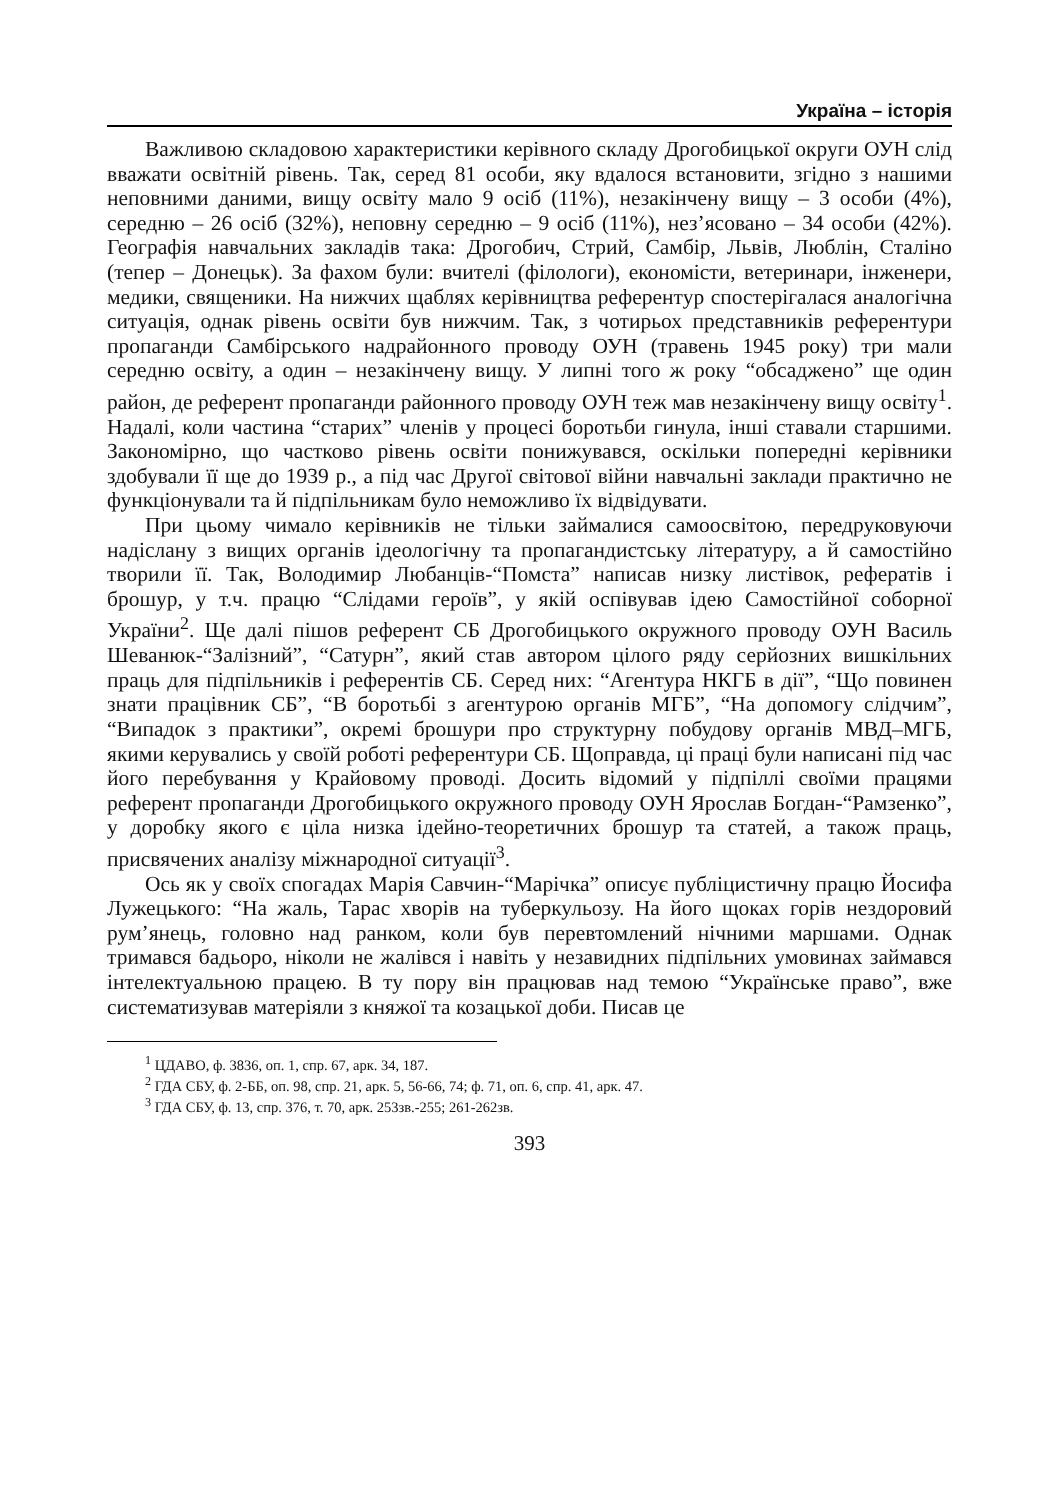Україна – історія
Важливою складовою характеристики керівного складу Дрогобицької округи ОУН слід вважати освітній рівень. Так, серед 81 особи, яку вдалося встановити, згідно з нашими неповними даними, вищу освіту мало 9 осіб (11%), незакінчену вищу – 3 особи (4%), середню – 26 осіб (32%), неповну середню – 9 осіб (11%), нез’ясовано – 34 особи (42%). Географія навчальних закладів така: Дрогобич, Стрий, Самбір, Львів, Люблін, Сталіно (тепер – Донецьк). За фахом були: вчителі (філологи), економісти, ветеринари, інженери, медики, священики. На нижчих щаблях керівництва референтур спостерігалася аналогічна ситуація, однак рівень освіти був нижчим. Так, з чотирьох представників референтури пропаганди Самбірського надрайонного проводу ОУН (травень 1945 року) три мали середню освіту, а один – незакінчену вищу. У липні того ж року “обсаджено” ще один район, де референт пропаганди районного проводу ОУН теж мав незакінчену вищу освіту<sup>1</sup>. Надалі, коли частина “старих” членів у процесі боротьби гинула, інші ставали старшими. Закономірно, що частково рівень освіти понижувався, оскільки попередні керівники здобували її ще до 1939 р., а під час Другої світової війни навчальні заклади практично не функціонували та й підпільникам було неможливо їх відвідувати.
При цьому чимало керівників не тільки займалися самоосвітою, передруковуючи надіслану з вищих органів ідеологічну та пропагандистську літературу, а й самостійно творили її. Так, Володимир Любанців-“Помста” написав низку листівок, рефератів і брошур, у т.ч. працю “Слідами героїв”, у якій оспівував ідею Самостійної соборної України<sup>2</sup>. Ще далі пішов референт СБ Дрогобицького окружного проводу ОУН Василь Шеванюк-“Залізний”, “Сатурн”, який став автором цілого ряду серйозних вишкільних праць для підпільників і референтів СБ. Серед них: “Агентура НКГБ в дії”, “Що повинен знати працівник СБ”, “В боротьбі з агентурою органів МГБ”, “На допомогу слідчим”, “Випадок з практики”, окремі брошури про структурну побудову органів МВД–МГБ, якими керувались у своїй роботі референтури СБ. Щоправда, ці праці були написані під час його перебування у Крайовому проводі. Досить відомий у підпіллі своїми працями референт пропаганди Дрогобицького окружного проводу ОУН Ярослав Богдан-“Рамзенко”, у доробку якого є ціла низка ідейно-теоретичних брошур та статей, а також праць, присвячених аналізу міжнародної ситуації<sup>3</sup>.
Ось як у своїх спогадах Марія Савчин-“Марічка” описує публіцистичну працю Йосифа Лужецького: “На жаль, Тарас хворів на туберкульозу. На його щоках горів нездоровий рум’янець, головно над ранком, коли був перевтомлений нічними маршами. Однак тримався бадьоро, ніколи не жалівся і навіть у незавидних підпільних умовинах займався інтелектуальною працею. В ту пору він працював над темою “Українське право”, вже систематизував матеріяли з княжої та козацької доби. Писав це
<sup>1</sup> ЦДАВО, ф. 3836, оп. 1, спр. 67, арк. 34, 187.
<sup>2</sup> ГДА СБУ, ф. 2-ББ, оп. 98, спр. 21, арк. 5, 56-66, 74; ф. 71, оп. 6, спр. 41, арк. 47.
<sup>3</sup> ГДА СБУ, ф. 13, спр. 376, т. 70, арк. 253зв.-255; 261-262зв.
393